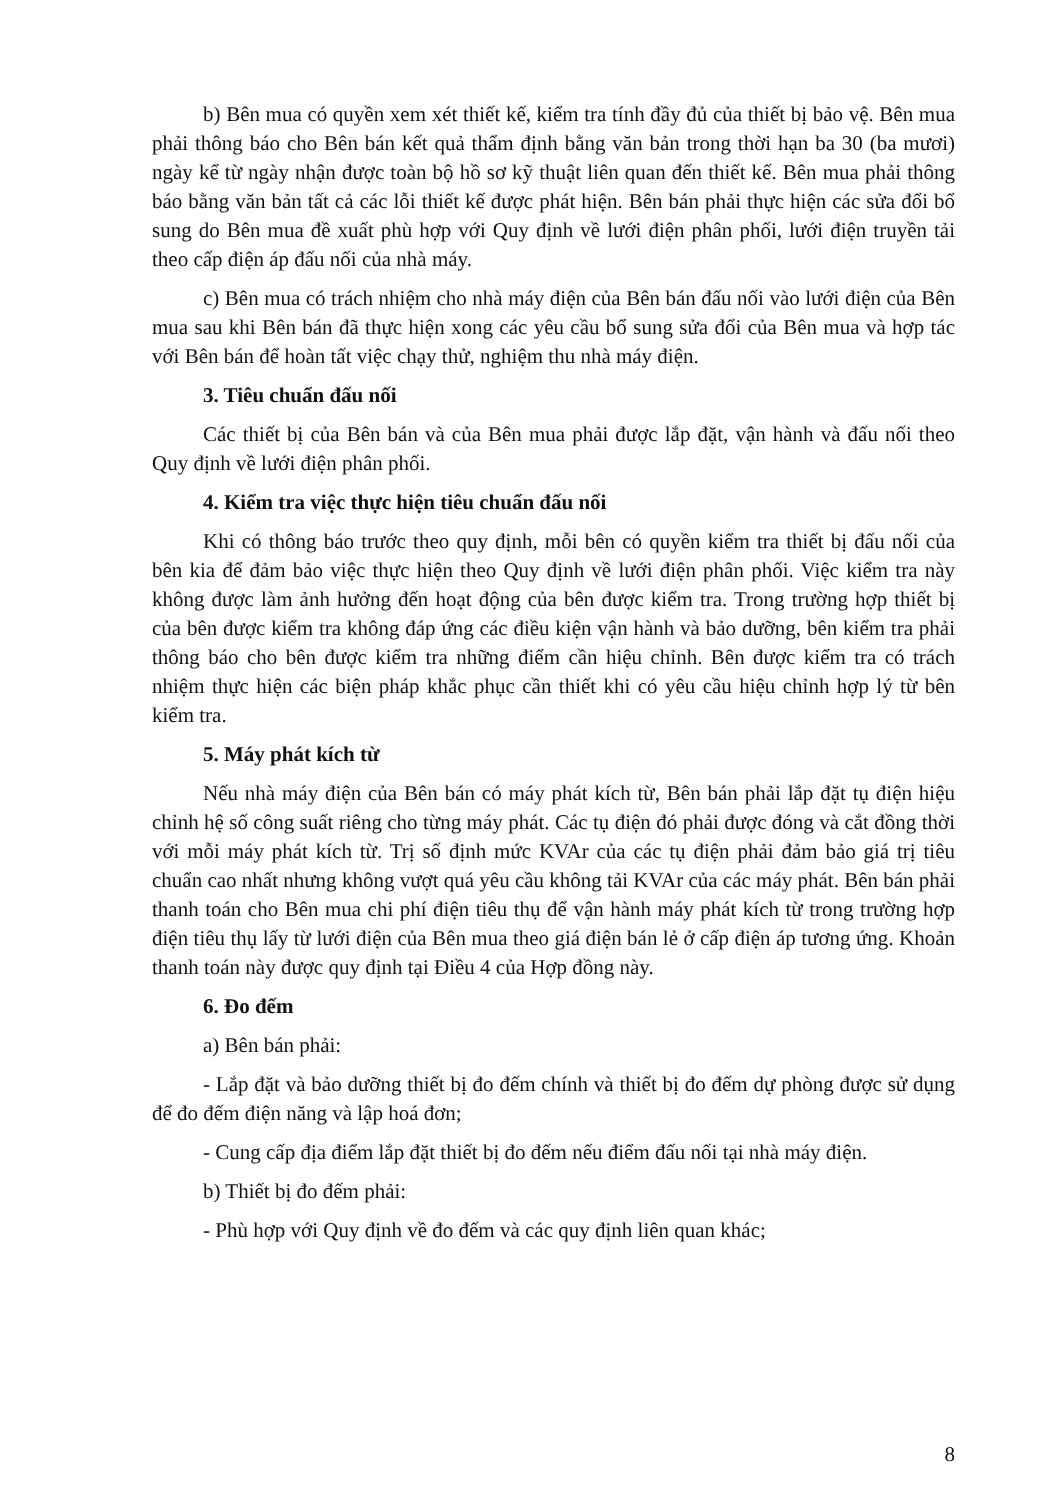b) Bên mua có quyền xem xét thiết kế, kiểm tra tính đầy đủ của thiết bị bảo vệ. Bên mua phải thông báo cho Bên bán kết quả thẩm định bằng văn bản trong thời hạn ba 30 (ba mươi) ngày kể từ ngày nhận được toàn bộ hồ sơ kỹ thuật liên quan đến thiết kế. Bên mua phải thông báo bằng văn bản tất cả các lỗi thiết kế được phát hiện. Bên bán phải thực hiện các sửa đổi bổ sung do Bên mua đề xuất phù hợp với Quy định về lưới điện phân phối, lưới điện truyền tải theo cấp điện áp đấu nối của nhà máy.
c) Bên mua có trách nhiệm cho nhà máy điện của Bên bán đấu nối vào lưới điện của Bên mua sau khi Bên bán đã thực hiện xong các yêu cầu bổ sung sửa đổi của Bên mua và hợp tác với Bên bán để hoàn tất việc chạy thử, nghiệm thu nhà máy điện.
3. Tiêu chuẩn đấu nối
Các thiết bị của Bên bán và của Bên mua phải được lắp đặt, vận hành và đấu nối theo Quy định về lưới điện phân phối.
4. Kiểm tra việc thực hiện tiêu chuẩn đấu nối
Khi có thông báo trước theo quy định, mỗi bên có quyền kiểm tra thiết bị đấu nối của bên kia để đảm bảo việc thực hiện theo Quy định về lưới điện phân phối. Việc kiểm tra này không được làm ảnh hưởng đến hoạt động của bên được kiểm tra. Trong trường hợp thiết bị của bên được kiểm tra không đáp ứng các điều kiện vận hành và bảo dưỡng, bên kiểm tra phải thông báo cho bên được kiểm tra những điểm cần hiệu chỉnh. Bên được kiểm tra có trách nhiệm thực hiện các biện pháp khắc phục cần thiết khi có yêu cầu hiệu chỉnh hợp lý từ bên kiểm tra.
5. Máy phát kích từ
Nếu nhà máy điện của Bên bán có máy phát kích từ, Bên bán phải lắp đặt tụ điện hiệu chỉnh hệ số công suất riêng cho từng máy phát. Các tụ điện đó phải được đóng và cắt đồng thời với mỗi máy phát kích từ. Trị số định mức KVAr của các tụ điện phải đảm bảo giá trị tiêu chuẩn cao nhất nhưng không vượt quá yêu cầu không tải KVAr của các máy phát. Bên bán phải thanh toán cho Bên mua chi phí điện tiêu thụ để vận hành máy phát kích từ trong trường hợp điện tiêu thụ lấy từ lưới điện của Bên mua theo giá điện bán lẻ ở cấp điện áp tương ứng. Khoản thanh toán này được quy định tại Điều 4 của Hợp đồng này.
6. Đo đếm
a) Bên bán phải:
- Lắp đặt và bảo dưỡng thiết bị đo đếm chính và thiết bị đo đếm dự phòng được sử dụng để đo đếm điện năng và lập hoá đơn;
- Cung cấp địa điểm lắp đặt thiết bị đo đếm nếu điểm đấu nối tại nhà máy điện.
b) Thiết bị đo đếm phải:
- Phù hợp với Quy định về đo đếm và các quy định liên quan khác;
8